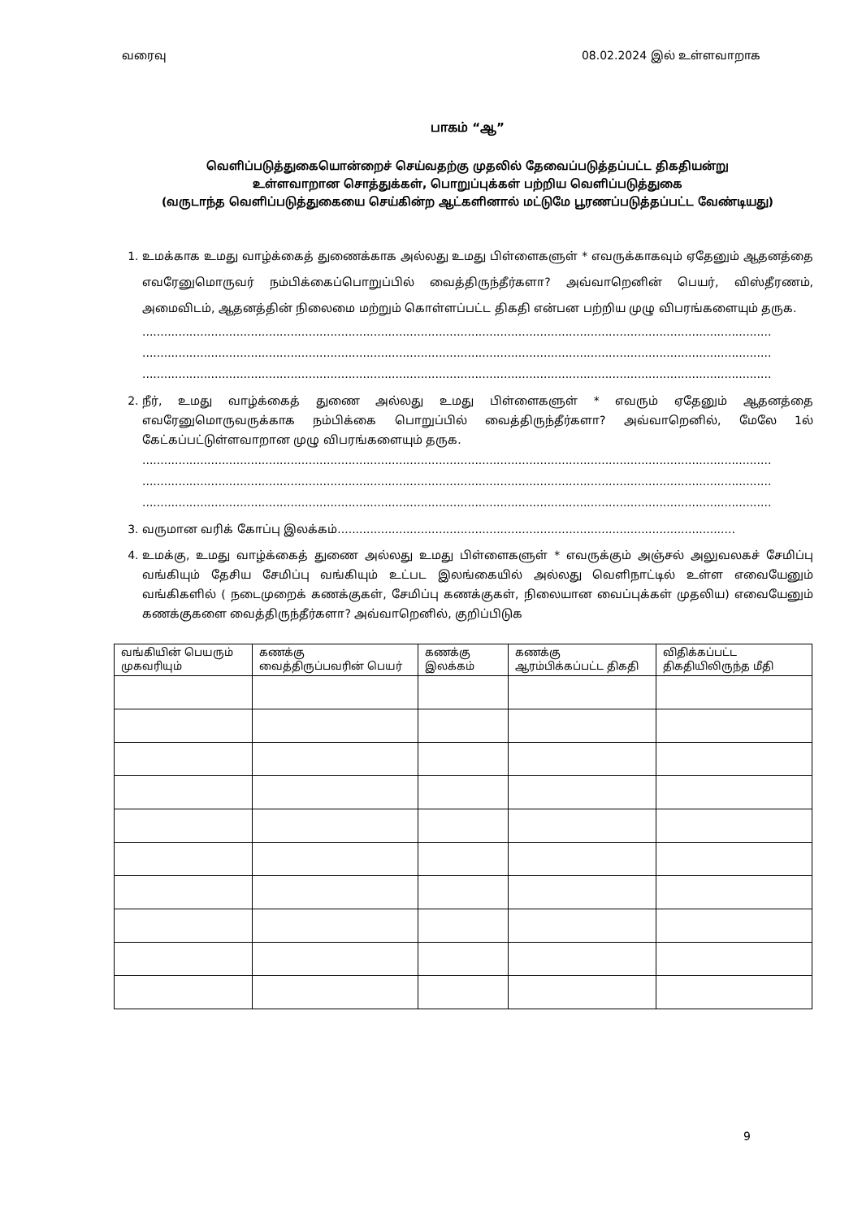வரைவு 08.02.2024 இல் உள்ளவாறாக
பாகம் “ஆ”
வெளிப்படுத்துகையொன்றைச் செய்வதற்கு முதலில் தேவைப்படுத்தப்பட்ட திகதியன்று
உள்ளவாறான சொத்துக்கள், பொறுப்புக்கள் பற்றிய வெளிப்படுத்துகை
(வருடாந்த வெளிப்படுத்துகையை செய்கின்ற ஆட்களினால் மட்டுமே பூரணப்படுத்தப்பட்ட வேண்டியது)
1. உமக்காக உமது வாழ்க்கைத் துணைக்காக அல்லது உமது பிள்ளைகளுள் * எவருக்காகவும் ஏதேனும் ஆதனத்தை எவரேனுமொருவர் நம்பிக்கைப்பொறுப்பில் வைத்திருந்தீர்களா? அவ்வாறெனின் பெயர், விஸ்தீரணம், அமைவிடம், ஆதனத்தின் நிலைமை மற்றும் கொள்ளப்பட்ட திகதி என்பன பற்றிய முழு விபரங்களையும் தருக.
..............................................................................................................................................................................
..............................................................................................................................................................................
..............................................................................................................................................................................
2. நீர், உமது வாழ்க்கைத் துணை அல்லது உமது பிள்ளைகளுள் * எவரும் ஏதேனும் ஆதனத்தை எவரேனுமொருவருக்காக நம்பிக்கை பொறுப்பில் வைத்திருந்தீர்களா? அவ்வாறெனில், மேலே 1ல் கேட்கப்பட்டுள்ளவாறான முழு விபரங்களையும் தருக.
..............................................................................................................................................................................
..............................................................................................................................................................................
..............................................................................................................................................................................
3. வருமான வரிக் கோப்பு இலக்கம்..............................................................................................................
4. உமக்கு, உமது வாழ்க்கைத் துணை அல்லது உமது பிள்ளைகளுள் * எவருக்கும் அஞ்சல் அலுவலகச் சேமிப்பு வங்கியும் தேசிய சேமிப்பு வங்கியும் உட்பட இலங்கையில் அல்லது வெளிநாட்டில் உள்ள எவையேனும் வங்கிகளில் ( நடைமுறைக் கணக்குகள், சேமிப்பு கணக்குகள், நிலையான வைப்புக்கள் முதலிய) எவையேனும் கணக்குகளை வைத்திருந்தீர்களா? அவ்வாறெனில், குறிப்பிடுக
| வங்கியின் பெயரும் முகவரியும் | கணக்கு வைத்திருப்பவரின் பெயர் | கணக்கு இலக்கம் | கணக்கு ஆரம்பிக்கப்பட்ட திகதி | விதிக்கப்பட்ட திகதியிலிருந்த மீதி |
| --- | --- | --- | --- | --- |
9